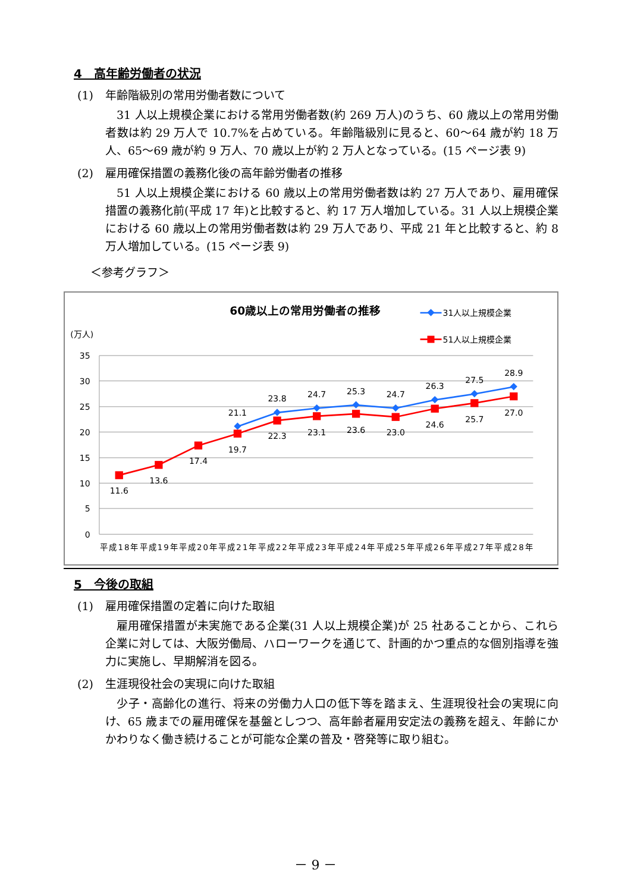4　高年齢労働者の状況
(1) 年齢階級別の常用労働者数について
31 人以上規模企業における常用労働者数(約 269 万人)のうち、60 歳以上の常用労働者数は約 29 万人で 10.7%を占めている。年齢階級別に見ると、60～64 歳が約 18 万人、65～69 歳が約 9 万人、70 歳以上が約 2 万人となっている。(15 ページ表 9)
(2) 雇用確保措置の義務化後の高年齢労働者の推移
51 人以上規模企業における 60 歳以上の常用労働者数は約 27 万人であり、雇用確保措置の義務化前(平成 17 年)と比較すると、約 17 万人増加している。31 人以上規模企業における 60 歳以上の常用労働者数は約 29 万人であり、平成 21 年と比較すると、約 8 万人増加している。(15 ページ表 9)
＜参考グラフ＞
60歳以上の常用労働者の推移
31人以上規模企業
51人以上規模企業
(万人)
35
30
25
20
15
10
5
0
平成18年平成19年平成20年平成21年平成22年平成23年平成24年平成25年平成26年平成27年平成28年
21.1
23.8
24.7
25.3
24.7
26.3
27.5
28.9
11.6
13.6
17.4
19.7
22.3
23.1
23.6
23.0
24.6
25.7
27.0
5　今後の取組
(1) 雇用確保措置の定着に向けた取組
雇用確保措置が未実施である企業(31 人以上規模企業)が 25 社あることから、これら企業に対しては、大阪労働局、ハローワークを通じて、計画的かつ重点的な個別指導を強力に実施し、早期解消を図る。
(2) 生涯現役社会の実現に向けた取組
少子・高齢化の進行、将来の労働力人口の低下等を踏まえ、生涯現役社会の実現に向け、65 歳までの雇用確保を基盤としつつ、高年齢者雇用安定法の義務を超え、年齢にかかわりなく働き続けることが可能な企業の普及・啓発等に取り組む。
－ 9 －